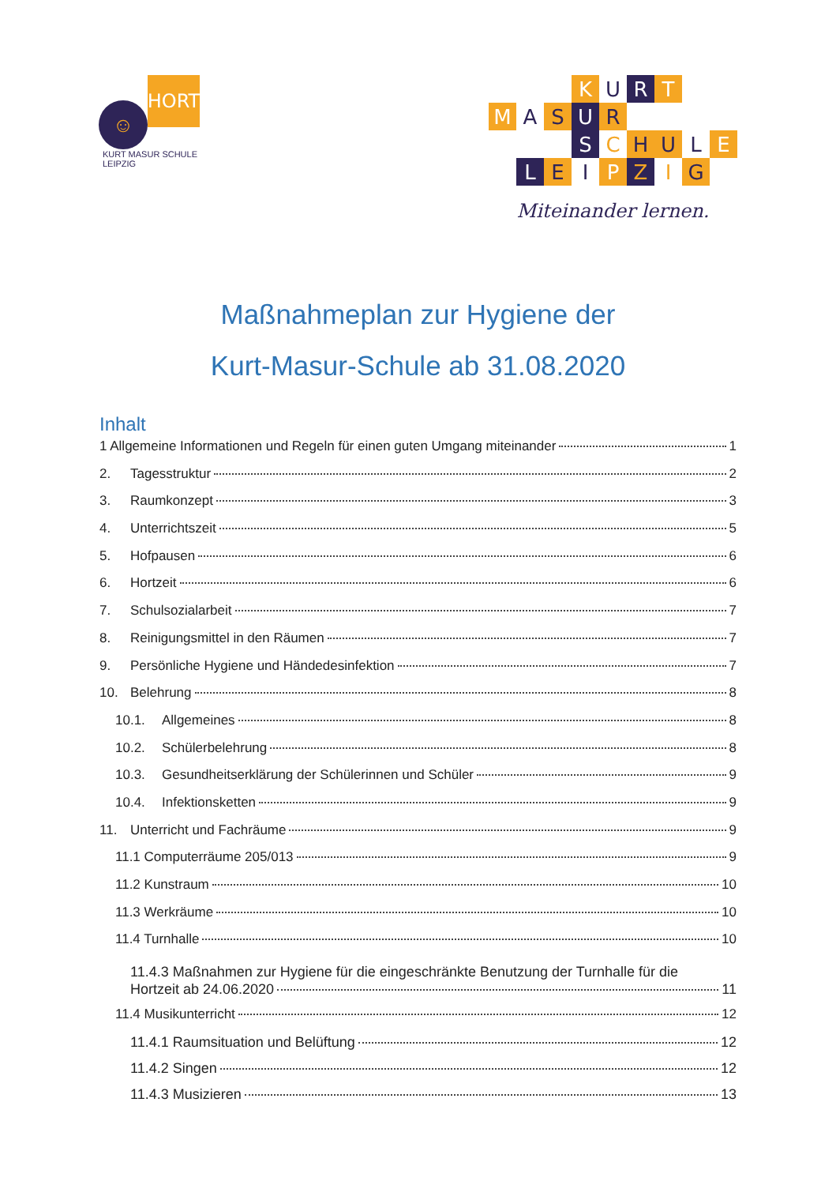☺
HORT
KURT MASUR SCHULE LEIPZIG
K
U
R
T
M
A
S
U
R
S
C
H
U
L
E
L
E
I
P
Z
I
G
Miteinander lernen.
Maßnahmeplan zur Hygiene der
Kurt-Masur-Schule ab 31.08.2020
Inhalt
1 Allgemeine Informationen und Regeln für einen guten Umgang miteinander 1
2. Tagesstruktur 2
3. Raumkonzept 3
4. Unterrichtszeit 5
5. Hofpausen 6
6. Hortzeit 6
7. Schulsozialarbeit 7
8. Reinigungsmittel in den Räumen 7
9. Persönliche Hygiene und Händedesinfektion 7
10. Belehrung 8
10.1. Allgemeines 8
10.2. Schülerbelehrung 8
10.3. Gesundheitserklärung der Schülerinnen und Schüler 9
10.4. Infektionsketten 9
11. Unterricht und Fachräume 9
11.1 Computerräume 205/013 9
11.2 Kunstraum 10
11.3 Werkräume 10
11.4 Turnhalle 10
11.4.3 Maßnahmen zur Hygiene für die eingeschränkte Benutzung der Turnhalle für die
Hortzeit ab 24.06.2020 11
11.4 Musikunterricht 12
11.4.1 Raumsituation und Belüftung 12
11.4.2 Singen 12
11.4.3 Musizieren 13